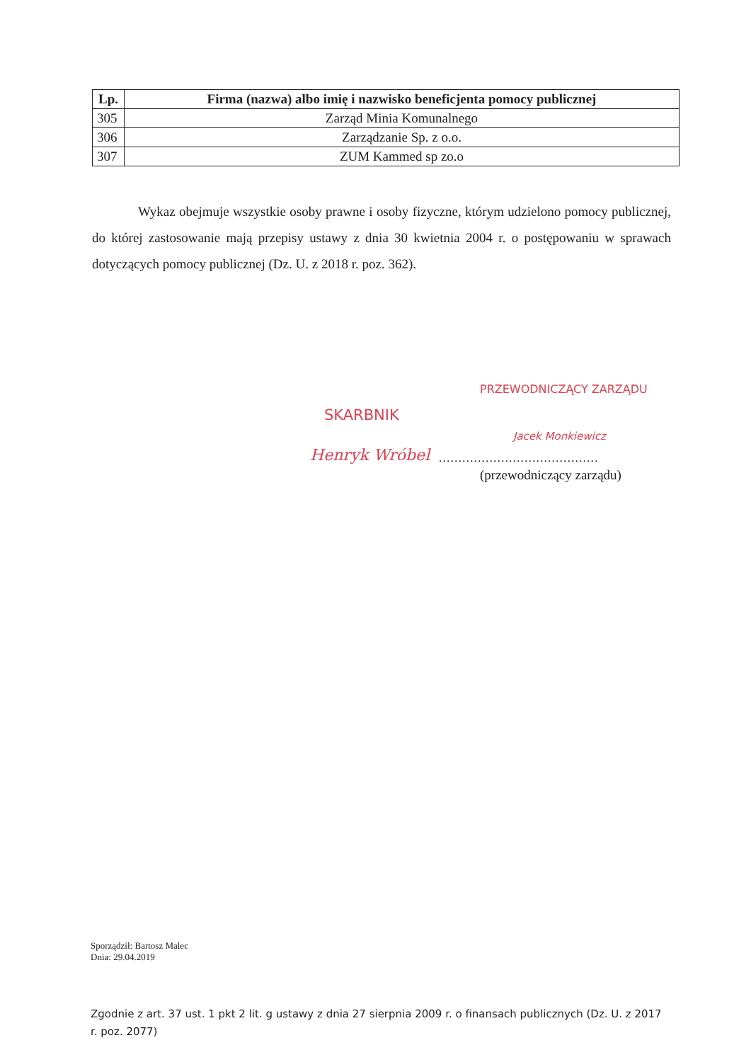| Lp. | Firma (nazwa) albo imię i nazwisko beneficjenta pomocy publicznej |
| --- | --- |
| 305 | Zarząd Minia Komunalnego |
| 306 | Zarządzanie Sp. z o.o. |
| 307 | ZUM Kammed sp zo.o |
Wykaz obejmuje wszystkie osoby prawne i osoby fizyczne, którym udzielono pomocy publicznej, do której zastosowanie mają przepisy ustawy z dnia 30 kwietnia 2004 r. o postępowaniu w sprawach dotyczących pomocy publicznej (Dz. U. z 2018 r. poz. 362).
PRZEWODNICZĄCY ZARZĄDU
Jacek Monkiewicz
SKARBNIK
Henryk Wróbel
.........................................
(przewodniczący zarządu)
Sporządził: Bartosz Malec
Dnia: 29.04.2019
Zgodnie z art. 37 ust. 1 pkt 2 lit. g ustawy z dnia 27 sierpnia 2009 r. o finansach publicznych (Dz. U. z 2017 r. poz. 2077)